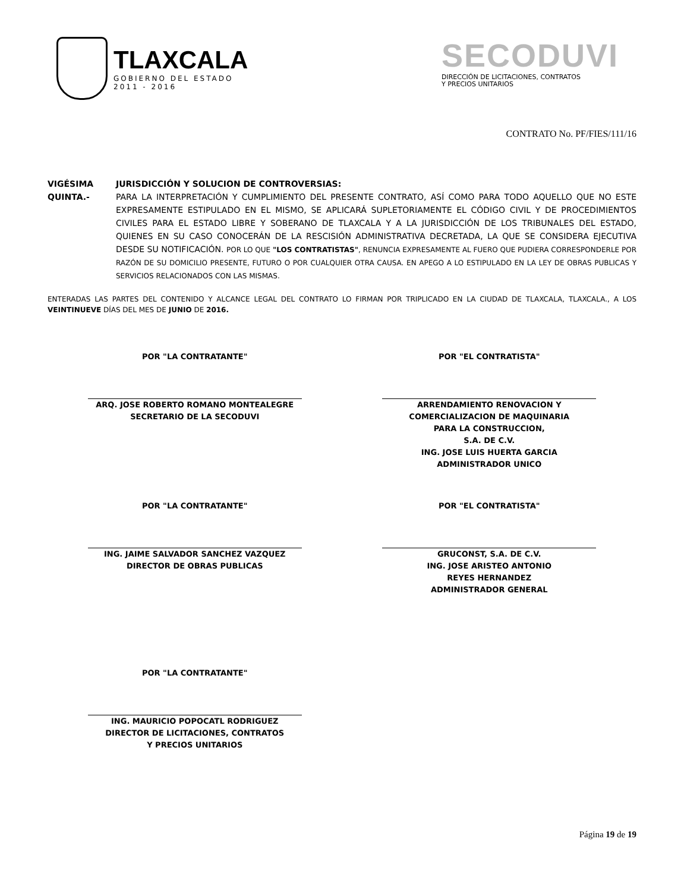TLAXCALA
GOBIERNO DEL ESTADO
2011 - 2016
SECODUVI
DIRECCIÓN DE LICITACIONES, CONTRATOS
Y PRECIOS UNITARIOS
CONTRATO No. PF/FIES/111/16
VIGÉSIMA QUINTA.-
JURISDICCIÓN Y SOLUCION DE CONTROVERSIAS:
PARA LA INTERPRETACIÓN Y CUMPLIMIENTO DEL PRESENTE CONTRATO, ASÍ COMO PARA TODO AQUELLO QUE NO ESTE EXPRESAMENTE ESTIPULADO EN EL MISMO, SE APLICARÁ SUPLETORIAMENTE EL CÓDIGO CIVIL Y DE PROCEDIMIENTOS CIVILES PARA EL ESTADO LIBRE Y SOBERANO DE TLAXCALA Y A LA JURISDICCIÓN DE LOS TRIBUNALES DEL ESTADO, QUIENES EN SU CASO CONOCERÁN DE LA RESCISIÓN ADMINISTRATIVA DECRETADA, LA QUE SE CONSIDERA EJECUTIVA DESDE SU NOTIFICACIÓN. POR LO QUE "LOS CONTRATISTAS", RENUNCIA EXPRESAMENTE AL FUERO QUE PUDIERA CORRESPONDERLE POR RAZÓN DE SU DOMICILIO PRESENTE, FUTURO O POR CUALQUIER OTRA CAUSA. EN APEGO A LO ESTIPULADO EN LA LEY DE OBRAS PUBLICAS Y SERVICIOS RELACIONADOS CON LAS MISMAS.
ENTERADAS LAS PARTES DEL CONTENIDO Y ALCANCE LEGAL DEL CONTRATO LO FIRMAN POR TRIPLICADO EN LA CIUDAD DE TLAXCALA, TLAXCALA., A LOS VEINTINUEVE DÍAS DEL MES DE JUNIO DE 2016.
POR "LA CONTRATANTE"
ARQ. JOSE ROBERTO ROMANO MONTEALEGRE
SECRETARIO DE LA SECODUVI
POR "EL CONTRATISTA"
ARRENDAMIENTO RENOVACION Y
COMERCIALIZACION DE MAQUINARIA
PARA LA CONSTRUCCION,
S.A. DE C.V.
ING. JOSE LUIS HUERTA GARCIA
ADMINISTRADOR UNICO
POR "LA CONTRATANTE"
ING. JAIME SALVADOR SANCHEZ VAZQUEZ
DIRECTOR DE OBRAS PUBLICAS
POR "EL CONTRATISTA"
GRUCONST, S.A. DE C.V.
ING. JOSE ARISTEO ANTONIO
REYES HERNANDEZ
ADMINISTRADOR GENERAL
POR "LA CONTRATANTE"
ING. MAURICIO POPOCATL RODRIGUEZ
DIRECTOR DE LICITACIONES, CONTRATOS
Y PRECIOS UNITARIOS
Página 19 de 19